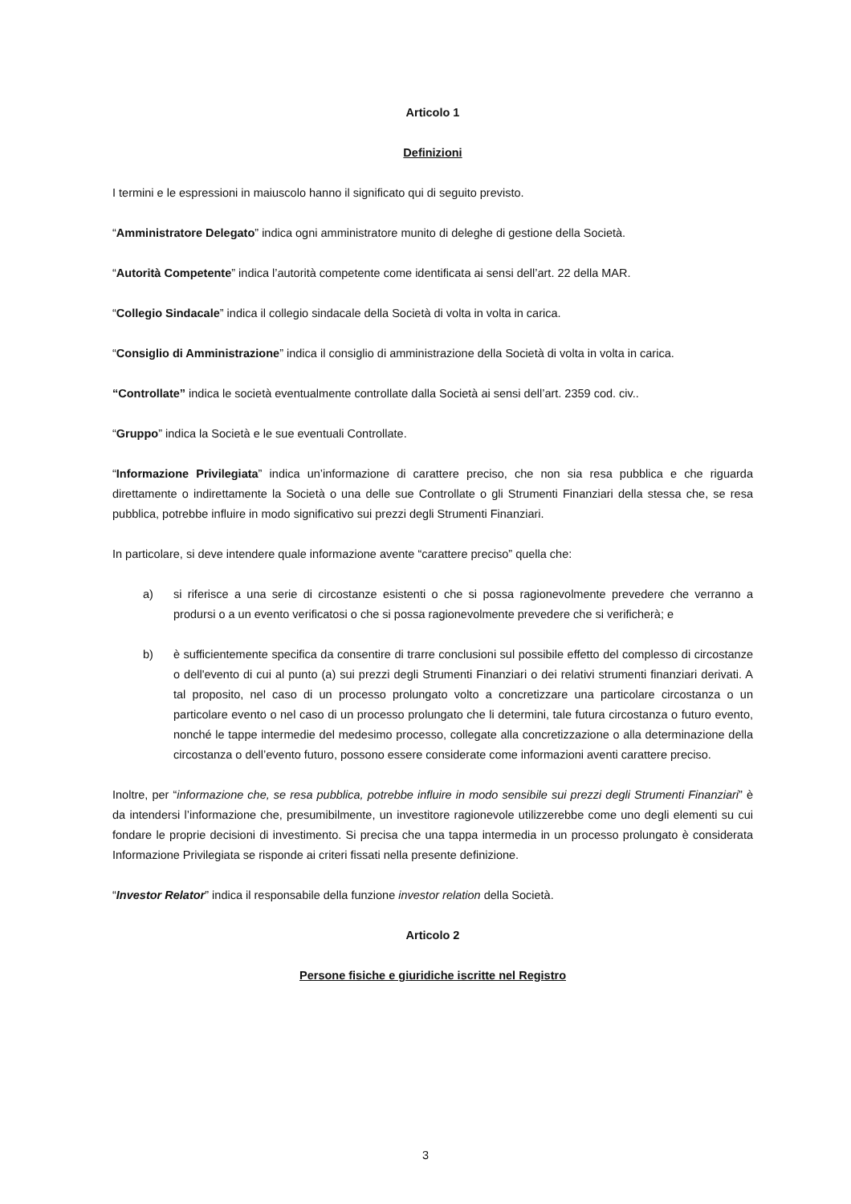Articolo 1
Definizioni
I termini e le espressioni in maiuscolo hanno il significato qui di seguito previsto.
“Amministratore Delegato” indica ogni amministratore munito di deleghe di gestione della Società.
“Autorità Competente” indica l’autorità competente come identificata ai sensi dell’art. 22 della MAR.
“Collegio Sindacale” indica il collegio sindacale della Società di volta in volta in carica.
“Consiglio di Amministrazione” indica il consiglio di amministrazione della Società di volta in volta in carica.
“Controllate” indica le società eventualmente controllate dalla Società ai sensi dell’art. 2359 cod. civ..
“Gruppo” indica la Società e le sue eventuali Controllate.
“Informazione Privilegiata” indica un’informazione di carattere preciso, che non sia resa pubblica e che riguarda direttamente o indirettamente la Società o una delle sue Controllate o gli Strumenti Finanziari della stessa che, se resa pubblica, potrebbe influire in modo significativo sui prezzi degli Strumenti Finanziari.
In particolare, si deve intendere quale informazione avente “carattere preciso” quella che:
a) si riferisce a una serie di circostanze esistenti o che si possa ragionevolmente prevedere che verranno a prodursi o a un evento verificatosi o che si possa ragionevolmente prevedere che si verificherà; e
b) è sufficientemente specifica da consentire di trarre conclusioni sul possibile effetto del complesso di circostanze o dell'evento di cui al punto (a) sui prezzi degli Strumenti Finanziari o dei relativi strumenti finanziari derivati. A tal proposito, nel caso di un processo prolungato volto a concretizzare una particolare circostanza o un particolare evento o nel caso di un processo prolungato che li determini, tale futura circostanza o futuro evento, nonché le tappe intermedie del medesimo processo, collegate alla concretizzazione o alla determinazione della circostanza o dell’evento futuro, possono essere considerate come informazioni aventi carattere preciso.
Inoltre, per “informazione che, se resa pubblica, potrebbe influire in modo sensibile sui prezzi degli Strumenti Finanziari” è da intendersi l’informazione che, presumibilmente, un investitore ragionevole utilizzerebbe come uno degli elementi su cui fondare le proprie decisioni di investimento. Si precisa che una tappa intermedia in un processo prolungato è considerata Informazione Privilegiata se risponde ai criteri fissati nella presente definizione.
“Investor Relator” indica il responsabile della funzione investor relation della Società.
Articolo 2
Persone fisiche e giuridiche iscritte nel Registro
3